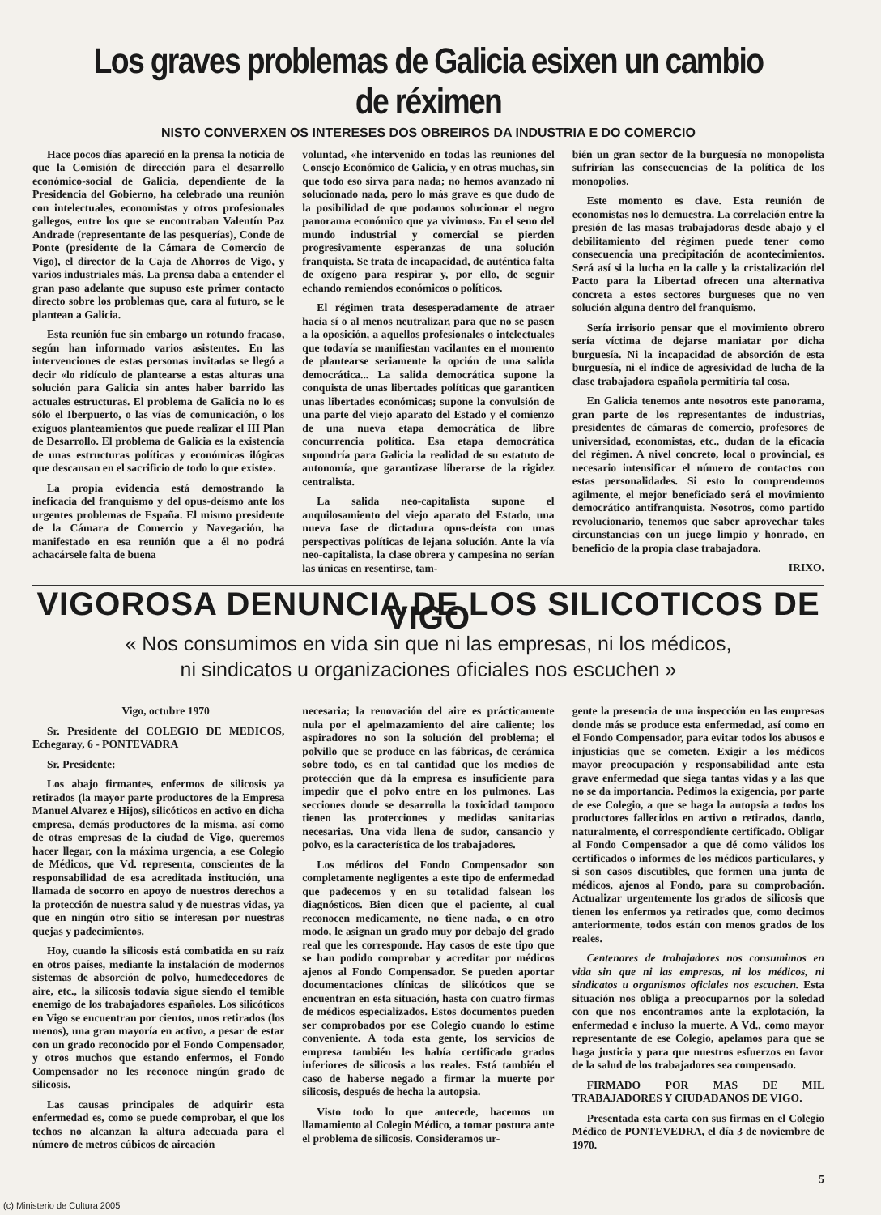Los graves problemas de Galicia esixen un cambio de réximen
NISTO CONVERXEN OS INTERESES DOS OBREIROS DA INDUSTRIA E DO COMERCIO
Hace pocos días apareció en la prensa la noticia de que la Comisión de dirección para el desarrollo económico-social de Galicia, dependiente de la Presidencia del Gobierno, ha celebrado una reunión con intelectuales, economistas y otros profesionales gallegos, entre los que se encontraban Valentín Paz Andrade (representante de las pesquerías), Conde de Ponte (presidente de la Cámara de Comercio de Vigo), el director de la Caja de Ahorros de Vigo, y varios industriales más. La prensa daba a entender el gran paso adelante que supuso este primer contacto directo sobre los problemas que, cara al futuro, se le plantean a Galicia.
Esta reunión fue sin embargo un rotundo fracaso, según han informado varios asistentes. En las intervenciones de estas personas invitadas se llegó a decir «lo ridículo de plantearse a estas alturas una solución para Galicia sin antes haber barrido las actuales estructuras. El problema de Galicia no lo es sólo el Iberpuerto, o las vías de comunicación, o los exíguos planteamientos que puede realizar el III Plan de Desarrollo. El problema de Galicia es la existencia de unas estructuras políticas y económicas ilógicas que descansan en el sacrificio de todo lo que existe».
La propia evidencia está demostrando la ineficacia del franquismo y del opus-deísmo ante los urgentes problemas de España. El mismo presidente de la Cámara de Comercio y Navegación, ha manifestado en esa reunión que a él no podrá achacársele falta de buena
voluntad, «he intervenido en todas las reuniones del Consejo Económico de Galicia, y en otras muchas, sin que todo eso sirva para nada; no hemos avanzado ni solucionado nada, pero lo más grave es que dudo de la posibilidad de que podamos solucionar el negro panorama económico que ya vivimos». En el seno del mundo industrial y comercial se pierden progresivamente esperanzas de una solución franquista. Se trata de incapacidad, de auténtica falta de oxígeno para respirar y, por ello, de seguir echando remiendos económicos o políticos.
El régimen trata desesperadamente de atraer hacia sí o al menos neutralizar, para que no se pasen a la oposición, a aquellos profesionales o intelectuales que todavía se manifiestan vacilantes en el momento de plantearse seriamente la opción de una salida democrática... La salida democrática supone la conquista de unas libertades políticas que garanticen unas libertades económicas; supone la convulsión de una parte del viejo aparato del Estado y el comienzo de una nueva etapa democrática de libre concurrencia política. Esa etapa democrática supondría para Galicia la realidad de su estatuto de autonomía, que garantizase liberarse de la rigidez centralista.
La salida neo-capitalista supone el anquilosamiento del viejo aparato del Estado, una nueva fase de dictadura opus-deísta con unas perspectivas políticas de lejana solución. Ante la vía neo-capitalista, la clase obrera y campesina no serían las únicas en resentirse, tam-
bién un gran sector de la burguesía no monopolista sufrirían las consecuencias de la política de los monopolios.
Este momento es clave. Esta reunión de economistas nos lo demuestra. La correlación entre la presión de las masas trabajadoras desde abajo y el debilitamiento del régimen puede tener como consecuencia una precipitación de acontecimientos. Será así si la lucha en la calle y la cristalización del Pacto para la Libertad ofrecen una alternativa concreta a estos sectores burgueses que no ven solución alguna dentro del franquismo.
Sería irrisorio pensar que el movimiento obrero sería víctima de dejarse maniatar por dicha burguesía. Ni la incapacidad de absorción de esta burguesía, ni el índice de agresividad de lucha de la clase trabajadora española permitiría tal cosa.
En Galicia tenemos ante nosotros este panorama, gran parte de los representantes de industrias, presidentes de cámaras de comercio, profesores de universidad, economistas, etc., dudan de la eficacia del régimen. A nivel concreto, local o provincial, es necesario intensificar el número de contactos con estas personalidades. Si esto lo comprendemos agilmente, el mejor beneficiado será el movimiento democrático antifranquista. Nosotros, como partido revolucionario, tenemos que saber aprovechar tales circunstancias con un juego limpio y honrado, en beneficio de la propia clase trabajadora.
IRIXO.
VIGOROSA DENUNCIA DE LOS SILICOTICOS DE VIGO
« Nos consumimos en vida sin que ni las empresas, ni los médicos,
ni sindicatos u organizaciones oficiales nos escuchen »
Vigo, octubre 1970
Sr. Presidente del COLEGIO DE MEDICOS, Echegaray, 6 - PONTEVADRA
Sr. Presidente:
Los abajo firmantes, enfermos de silicosis ya retirados (la mayor parte productores de la Empresa Manuel Alvarez e Hijos), silicóticos en activo en dicha empresa, demás productores de la misma, así como de otras empresas de la ciudad de Vigo, queremos hacer llegar, con la máxima urgencia, a ese Colegio de Médicos, que Vd. representa, conscientes de la responsabilidad de esa acreditada institución, una llamada de socorro en apoyo de nuestros derechos a la protección de nuestra salud y de nuestras vidas, ya que en ningún otro sitio se interesan por nuestras quejas y padecimientos.
Hoy, cuando la silicosis está combatida en su raíz en otros países, mediante la instalación de modernos sistemas de absorción de polvo, humedecedores de aire, etc., la silicosis todavía sigue siendo el temible enemigo de los trabajadores españoles. Los silicóticos en Vigo se encuentran por cientos, unos retirados (los menos), una gran mayoría en activo, a pesar de estar con un grado reconocido por el Fondo Compensador, y otros muchos que estando enfermos, el Fondo Compensador no les reconoce ningún grado de silicosis.
Las causas principales de adquirir esta enfermedad es, como se puede comprobar, el que los techos no alcanzan la altura adecuada para el número de metros cúbicos de aireación
necesaria; la renovación del aire es prácticamente nula por el apelmazamiento del aire caliente; los aspiradores no son la solución del problema; el polvillo que se produce en las fábricas, de cerámica sobre todo, es en tal cantidad que los medios de protección que dá la empresa es insuficiente para impedir que el polvo entre en los pulmones. Las secciones donde se desarrolla la toxicidad tampoco tienen las protecciones y medidas sanitarias necesarias. Una vida llena de sudor, cansancio y polvo, es la característica de los trabajadores.
Los médicos del Fondo Compensador son completamente negligentes a este tipo de enfermedad que padecemos y en su totalidad falsean los diagnósticos. Bien dicen que el paciente, al cual reconocen medicamente, no tiene nada, o en otro modo, le asignan un grado muy por debajo del grado real que les corresponde. Hay casos de este tipo que se han podido comprobar y acreditar por médicos ajenos al Fondo Compensador. Se pueden aportar documentaciones clínicas de silicóticos que se encuentran en esta situación, hasta con cuatro firmas de médicos especializados. Estos documentos pueden ser comprobados por ese Colegio cuando lo estime conveniente. A toda esta gente, los servicios de empresa también les había certificado grados inferiores de silicosis a los reales. Está también el caso de haberse negado a firmar la muerte por silicosis, después de hecha la autopsia.
Visto todo lo que antecede, hacemos un llamamiento al Colegio Médico, a tomar postura ante el problema de silicosis. Consideramos ur-
gente la presencia de una inspección en las empresas donde más se produce esta enfermedad, así como en el Fondo Compensador, para evitar todos los abusos e injusticias que se cometen. Exigir a los médicos mayor preocupación y responsabilidad ante esta grave enfermedad que siega tantas vidas y a las que no se da importancia. Pedimos la exigencia, por parte de ese Colegio, a que se haga la autopsia a todos los productores fallecidos en activo o retirados, dando, naturalmente, el correspondiente certificado. Obligar al Fondo Compensador a que dé como válidos los certificados o informes de los médicos particulares, y si son casos discutibles, que formen una junta de médicos, ajenos al Fondo, para su comprobación. Actualizar urgentemente los grados de silicosis que tienen los enfermos ya retirados que, como decimos anteriormente, todos están con menos grados de los reales.
Centenares de trabajadores nos consumimos en vida sin que ni las empresas, ni los médicos, ni sindicatos u organismos oficiales nos escuchen. Esta situación nos obliga a preocuparnos por la soledad con que nos encontramos ante la explotación, la enfermedad e incluso la muerte. A Vd., como mayor representante de ese Colegio, apelamos para que se haga justicia y para que nuestros esfuerzos en favor de la salud de los trabajadores sea compensado.
FIRMADO POR MAS DE MIL TRABAJADORES Y CIUDADANOS DE VIGO.
Presentada esta carta con sus firmas en el Colegio Médico de PONTEVEDRA, el día 3 de noviembre de 1970.
5
(c) Ministerio de Cultura 2005